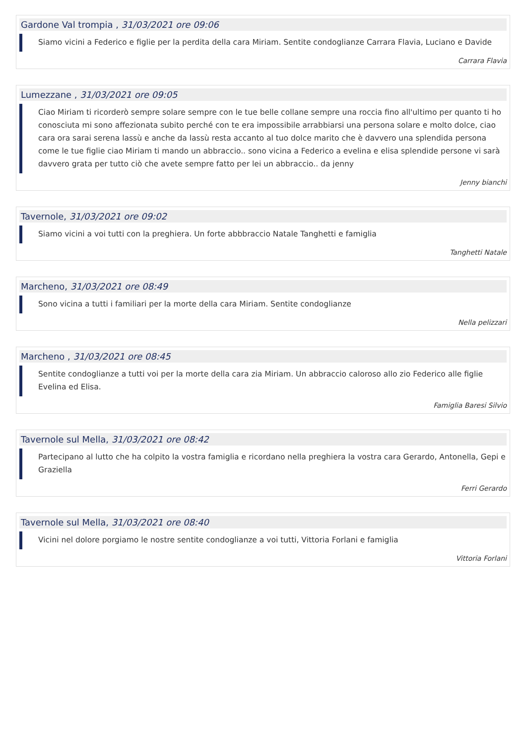Gardone Val trompia , 31/03/2021 ore 09:06
Siamo vicini a Federico e figlie per la perdita della cara Miriam. Sentite condoglianze Carrara Flavia, Luciano e Davide
Carrara Flavia
Lumezzane , 31/03/2021 ore 09:05
Ciao Miriam ti ricorderò sempre solare sempre con le tue belle collane sempre una roccia fino all'ultimo per quanto ti ho conosciuta mi sono affezionata subito perché con te era impossibile arrabbiarsi una persona solare e molto dolce, ciao cara ora sarai serena lassù e anche da lassù resta accanto al tuo dolce marito che è davvero una splendida persona come le tue figlie ciao Miriam ti mando un abbraccio.. sono vicina a Federico a evelina e elisa splendide persone vi sarà davvero grata per tutto ciò che avete sempre fatto per lei un abbraccio.. da jenny
Jenny bianchi
Tavernole, 31/03/2021 ore 09:02
Siamo vicini a voi tutti con la preghiera. Un forte abbbraccio Natale Tanghetti e famiglia
Tanghetti Natale
Marcheno, 31/03/2021 ore 08:49
Sono vicina a tutti i familiari per la morte della cara Miriam. Sentite condoglianze
Nella pelizzari
Marcheno , 31/03/2021 ore 08:45
Sentite condoglianze a tutti voi per la morte della cara zia Miriam. Un abbraccio caloroso allo zio Federico alle figlie Evelina ed Elisa.
Famiglia Baresi Silvio
Tavernole sul Mella, 31/03/2021 ore 08:42
Partecipano al lutto che ha colpito la vostra famiglia e ricordano nella preghiera la vostra cara Gerardo, Antonella, Gepi e Graziella
Ferri Gerardo
Tavernole sul Mella, 31/03/2021 ore 08:40
Vicini nel dolore porgiamo le nostre sentite condoglianze a voi tutti, Vittoria Forlani e famiglia
Vittoria Forlani